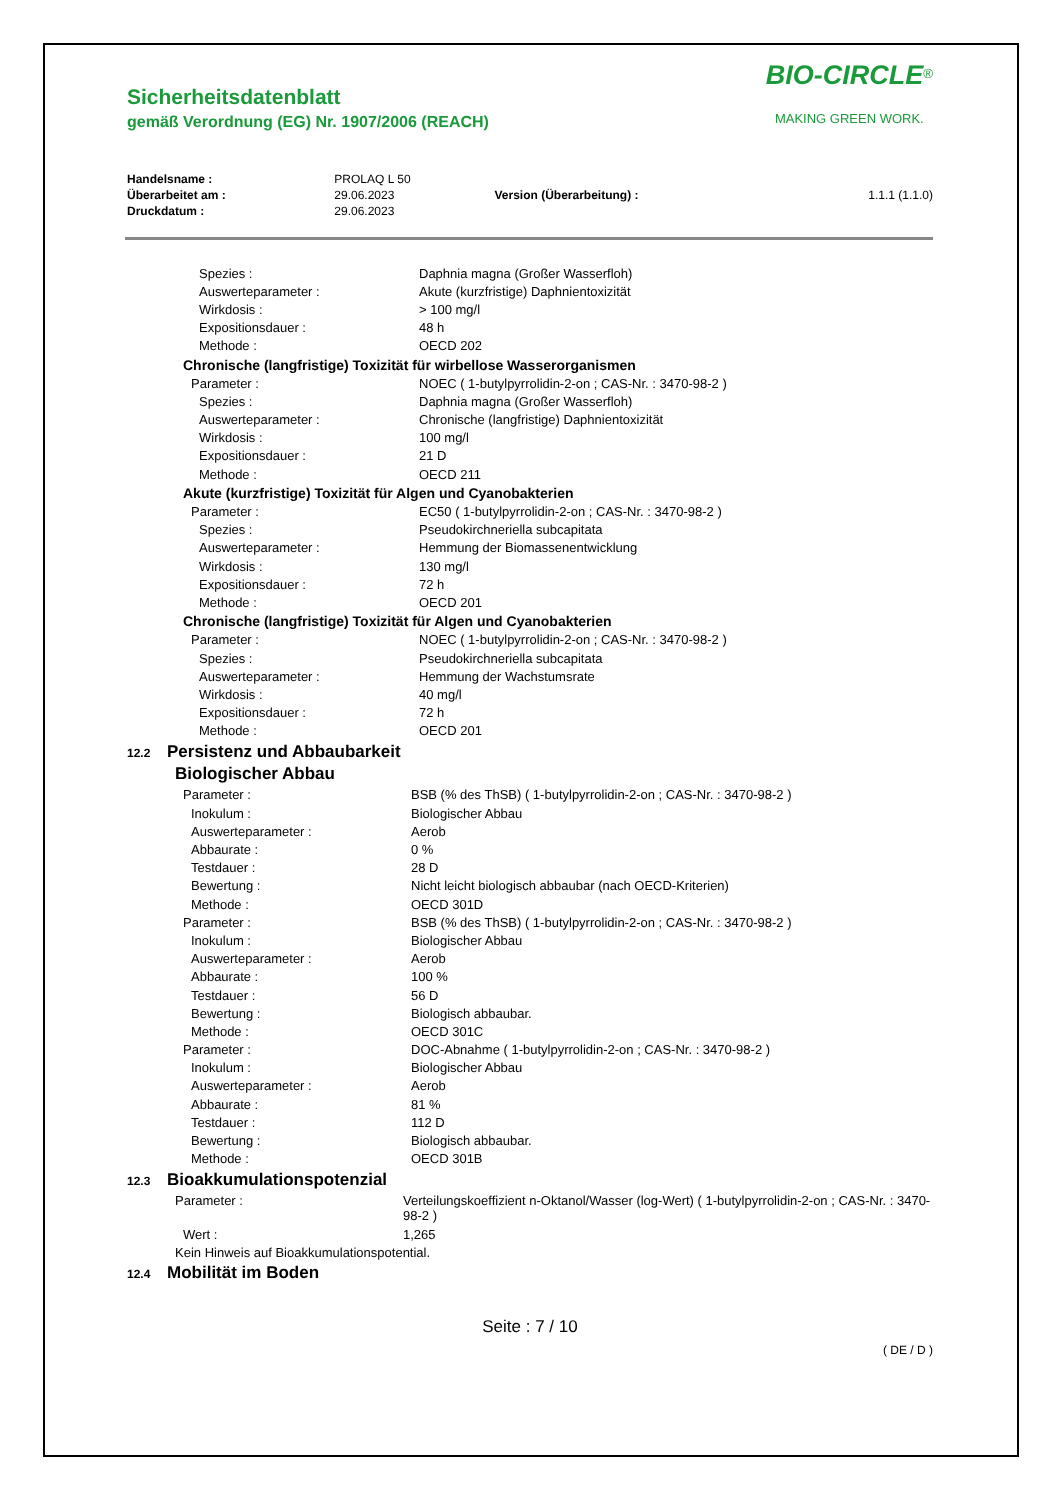BIO-CIRCLE<sup>®</sup>
MAKING GREEN WORK.
Sicherheitsdatenblatt
gemäß Verordnung (EG) Nr. 1907/2006 (REACH)
| Handelsname : | PROLAQ L 50 | | |
| Überarbeitet am : | 29.06.2023 | Version (Überarbeitung) : | 1.1.1 (1.1.0) |
| Druckdatum : | 29.06.2023 | | |
| Spezies : | Daphnia magna (Großer Wasserfloh) |
| Auswerteparameter : | Akute (kurzfristige) Daphnientoxizität |
| Wirkdosis : | > 100 mg/l |
| Expositionsdauer : | 48 h |
| Methode : | OECD 202 |
| Chronische (langfristige) Toxizität für wirbellose Wasserorganismen | |
| Parameter : | NOEC ( 1-butylpyrrolidin-2-on ; CAS-Nr. : 3470-98-2 ) |
| Spezies : | Daphnia magna (Großer Wasserfloh) |
| Auswerteparameter : | Chronische (langfristige) Daphnientoxizität |
| Wirkdosis : | 100 mg/l |
| Expositionsdauer : | 21 D |
| Methode : | OECD 211 |
| Akute (kurzfristige) Toxizität für Algen und Cyanobakterien | |
| Parameter : | EC50 ( 1-butylpyrrolidin-2-on ; CAS-Nr. : 3470-98-2 ) |
| Spezies : | Pseudokirchneriella subcapitata |
| Auswerteparameter : | Hemmung der Biomassenentwicklung |
| Wirkdosis : | 130 mg/l |
| Expositionsdauer : | 72 h |
| Methode : | OECD 201 |
| Chronische (langfristige) Toxizität für Algen und Cyanobakterien | |
| Parameter : | NOEC ( 1-butylpyrrolidin-2-on ; CAS-Nr. : 3470-98-2 ) |
| Spezies : | Pseudokirchneriella subcapitata |
| Auswerteparameter : | Hemmung der Wachstumsrate |
| Wirkdosis : | 40 mg/l |
| Expositionsdauer : | 72 h |
| Methode : | OECD 201 |
12.2 Persistenz und Abbaubarkeit
Biologischer Abbau
| Parameter : | BSB (% des ThSB) ( 1-butylpyrrolidin-2-on ; CAS-Nr. : 3470-98-2 ) |
| Inokulum : | Biologischer Abbau |
| Auswerteparameter : | Aerob |
| Abbaurate : | 0 % |
| Testdauer : | 28 D |
| Bewertung : | Nicht leicht biologisch abbaubar (nach OECD-Kriterien) |
| Methode : | OECD 301D |
| Parameter : | BSB (% des ThSB) ( 1-butylpyrrolidin-2-on ; CAS-Nr. : 3470-98-2 ) |
| Inokulum : | Biologischer Abbau |
| Auswerteparameter : | Aerob |
| Abbaurate : | 100 % |
| Testdauer : | 56 D |
| Bewertung : | Biologisch abbaubar. |
| Methode : | OECD 301C |
| Parameter : | DOC-Abnahme ( 1-butylpyrrolidin-2-on ; CAS-Nr. : 3470-98-2 ) |
| Inokulum : | Biologischer Abbau |
| Auswerteparameter : | Aerob |
| Abbaurate : | 81 % |
| Testdauer : | 112 D |
| Bewertung : | Biologisch abbaubar. |
| Methode : | OECD 301B |
12.3 Bioakkumulationspotenzial
| Parameter : | Verteilungskoeffizient n-Oktanol/Wasser (log-Wert) ( 1-butylpyrrolidin-2-on ; CAS-Nr. : 3470-98-2 ) |
| Wert : | 1,265 |
| Kein Hinweis auf Bioakkumulationspotential. | |
12.4 Mobilität im Boden
Seite : 7 / 10
( DE / D )